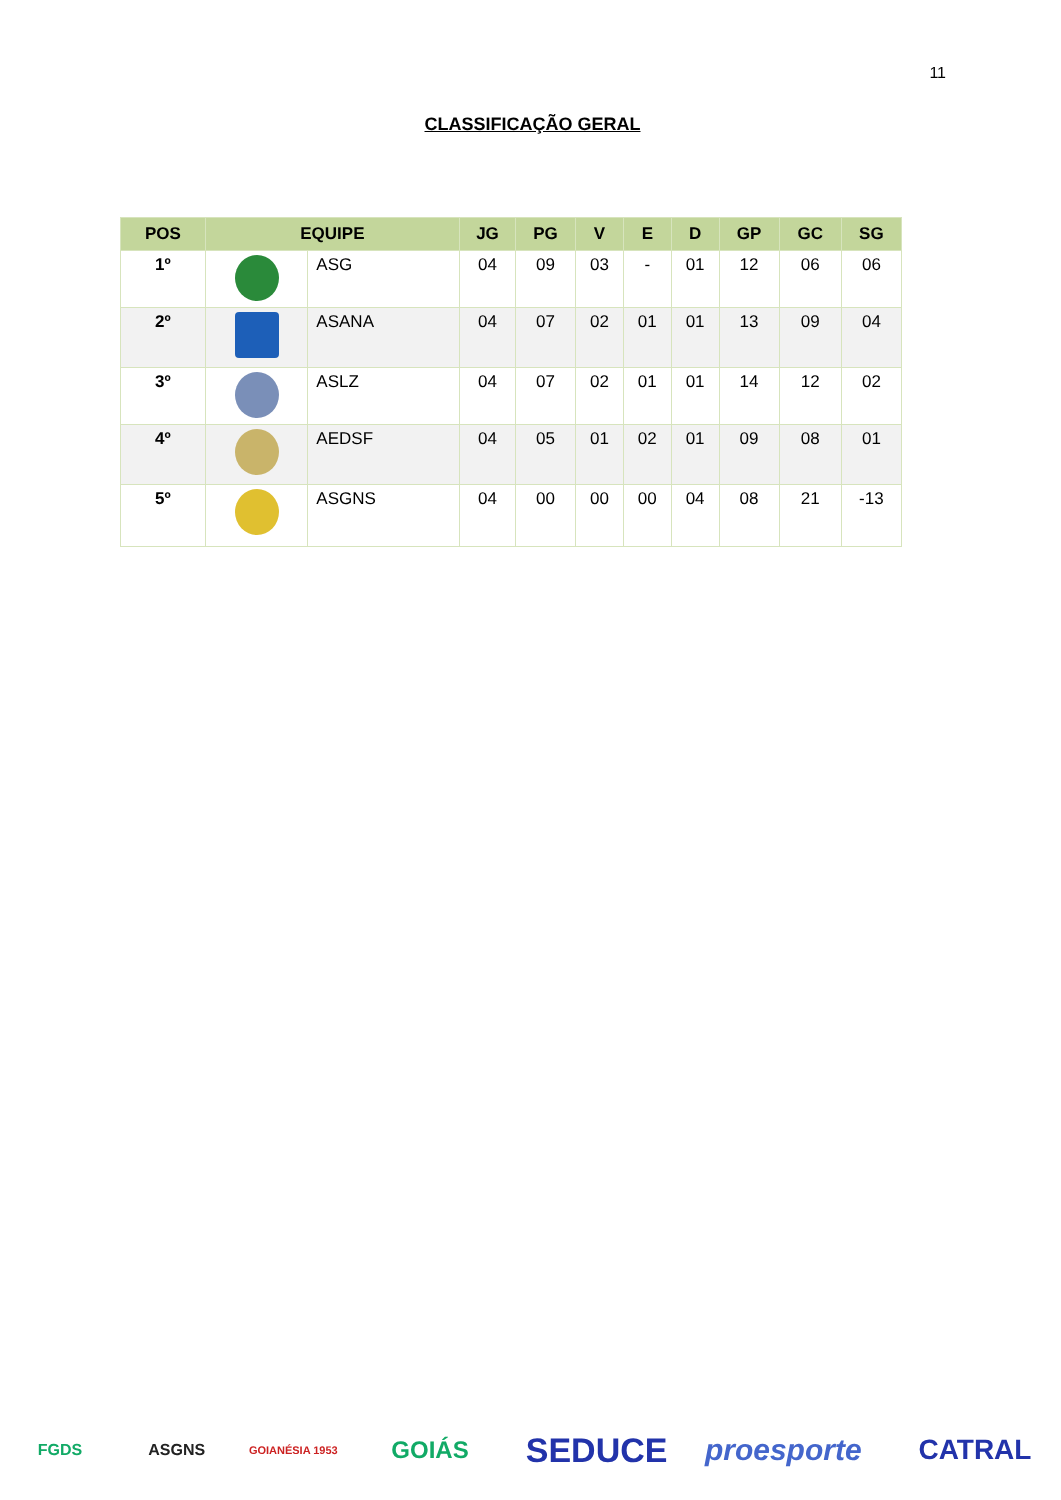11
CLASSIFICAÇÃO GERAL
| POS | EQUIPE | | JG | PG | V | E | D | GP | GC | SG |
| --- | --- | --- | --- | --- | --- | --- | --- | --- | --- | --- |
| 1º | | ASG | 04 | 09 | 03 | - | 01 | 12 | 06 | 06 |
| 2º | | ASANA | 04 | 07 | 02 | 01 | 01 | 13 | 09 | 04 |
| 3º | | ASLZ | 04 | 07 | 02 | 01 | 01 | 14 | 12 | 02 |
| 4º | | AEDSF | 04 | 05 | 01 | 02 | 01 | 09 | 08 | 01 |
| 5º | | ASGNS | 04 | 00 | 00 | 00 | 04 | 08 | 21 | -13 |
FGDS ASGNS
GOIANÉSIA 1953
GOIÁS
SEDUCE
proesporte
CATRAL